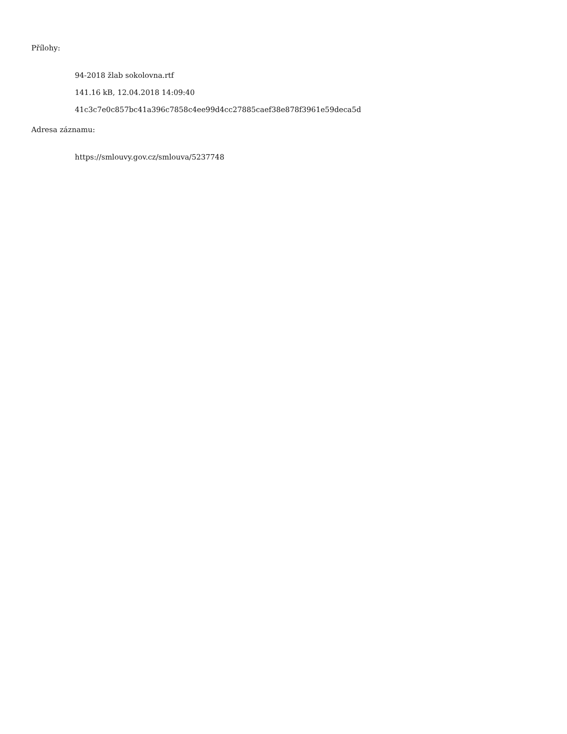Přílohy:
94-2018 žlab sokolovna.rtf
141.16 kB, 12.04.2018 14:09:40
41c3c7e0c857bc41a396c7858c4ee99d4cc27885caef38e878f3961e59deca5d
Adresa záznamu:
https://smlouvy.gov.cz/smlouva/5237748